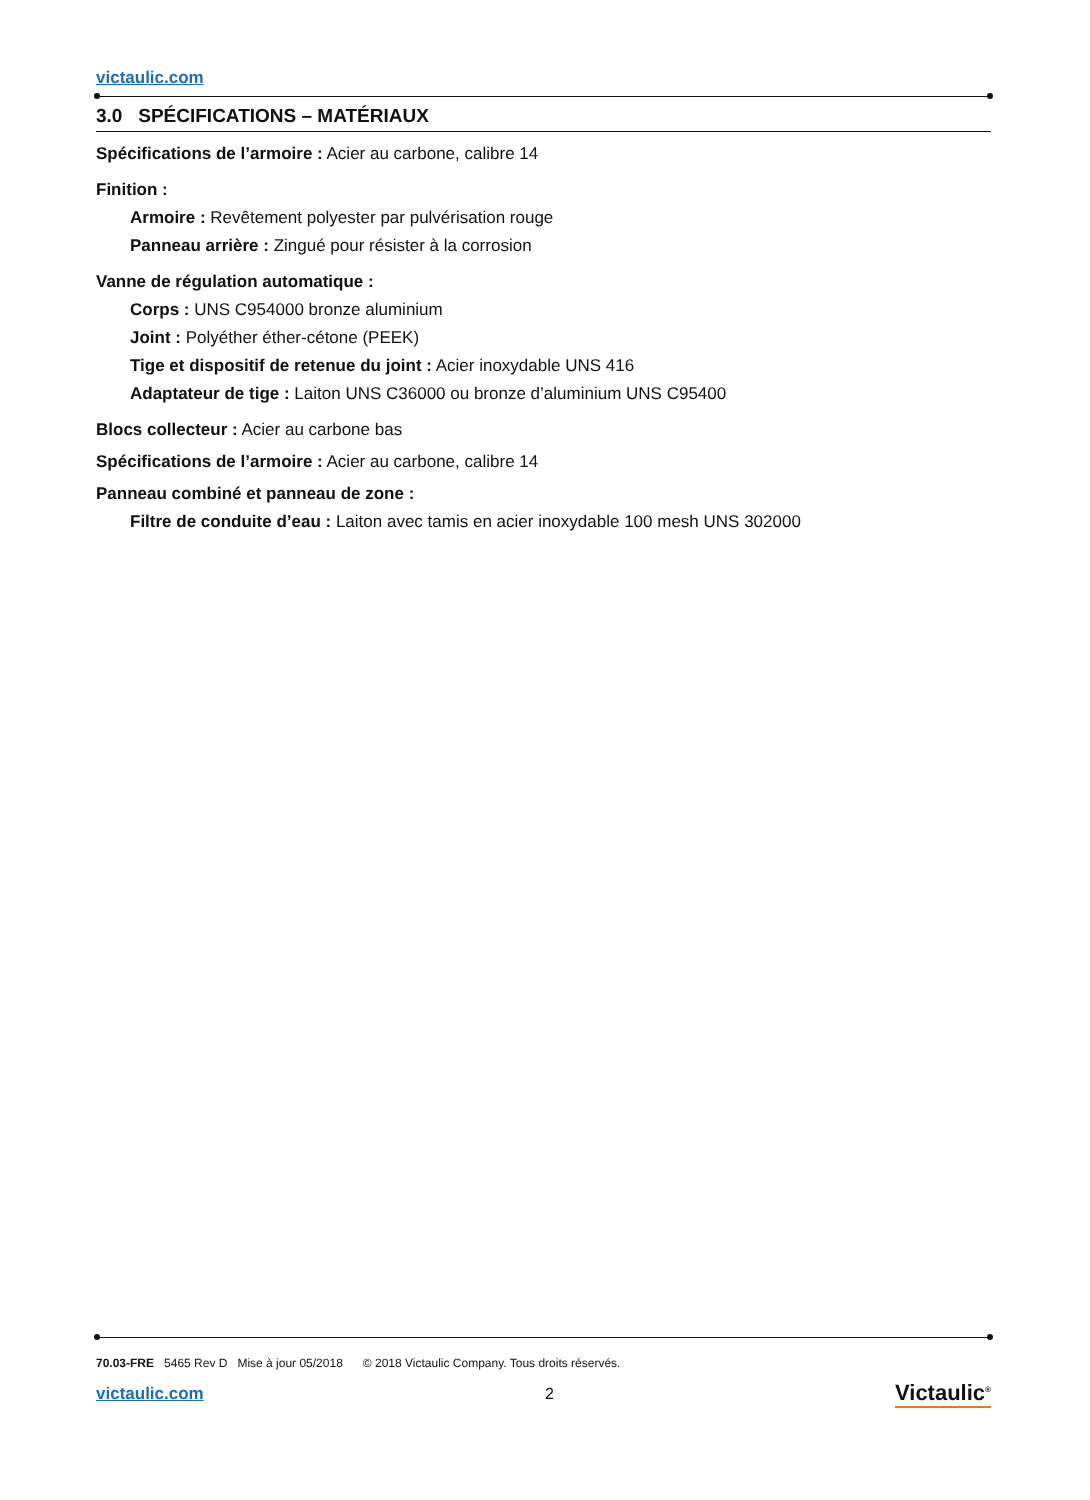victaulic.com
3.0 SPÉCIFICATIONS – MATÉRIAUX
Spécifications de l’armoire : Acier au carbone, calibre 14
Finition :
Armoire : Revêtement polyester par pulvérisation rouge
Panneau arrière : Zingué pour résister à la corrosion
Vanne de régulation automatique :
Corps : UNS C954000 bronze aluminium
Joint : Polyéther éther-cétone (PEEK)
Tige et dispositif de retenue du joint : Acier inoxydable UNS 416
Adaptateur de tige : Laiton UNS C36000 ou bronze d’aluminium UNS C95400
Blocs collecteur : Acier au carbone bas
Spécifications de l’armoire : Acier au carbone, calibre 14
Panneau combiné et panneau de zone :
Filtre de conduite d’eau : Laiton avec tamis en acier inoxydable 100 mesh UNS 302000
70.03-FRE 5465 Rev D Mise à jour 05/2018 © 2018 Victaulic Company. Tous droits réservés.
victaulic.com 2 Victaulic<sup>®</sup>